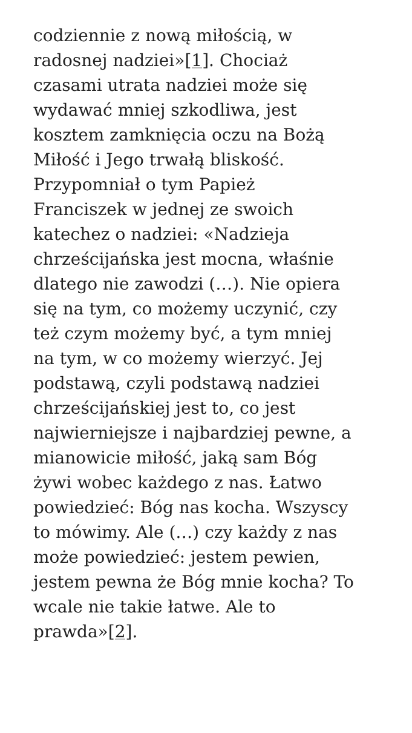codziennie z nową miłością, w
radosnej nadziei»[1]. Chociaż
czasami utrata nadziei może się
wydawać mniej szkodliwa, jest
kosztem zamknięcia oczu na Bożą
Miłość i Jego trwałą bliskość.
Przypomniał o tym Papież
Franciszek w jednej ze swoich
katechez o nadziei: «Nadzieja
chrześcijańska jest mocna, właśnie
dlatego nie zawodzi (…). Nie opiera
się na tym, co możemy uczynić, czy
też czym możemy być, a tym mniej
na tym, w co możemy wierzyć. Jej
podstawą, czyli podstawą nadziei
chrześcijańskiej jest to, co jest
najwierniejsze i najbardziej pewne, a
mianowicie miłość, jaką sam Bóg
żywi wobec każdego z nas. Łatwo
powiedzieć: Bóg nas kocha. Wszyscy
to mówimy. Ale (…) czy każdy z nas
może powiedzieć: jestem pewien,
jestem pewna że Bóg mnie kocha? To
wcale nie takie łatwe. Ale to
prawda»[2].